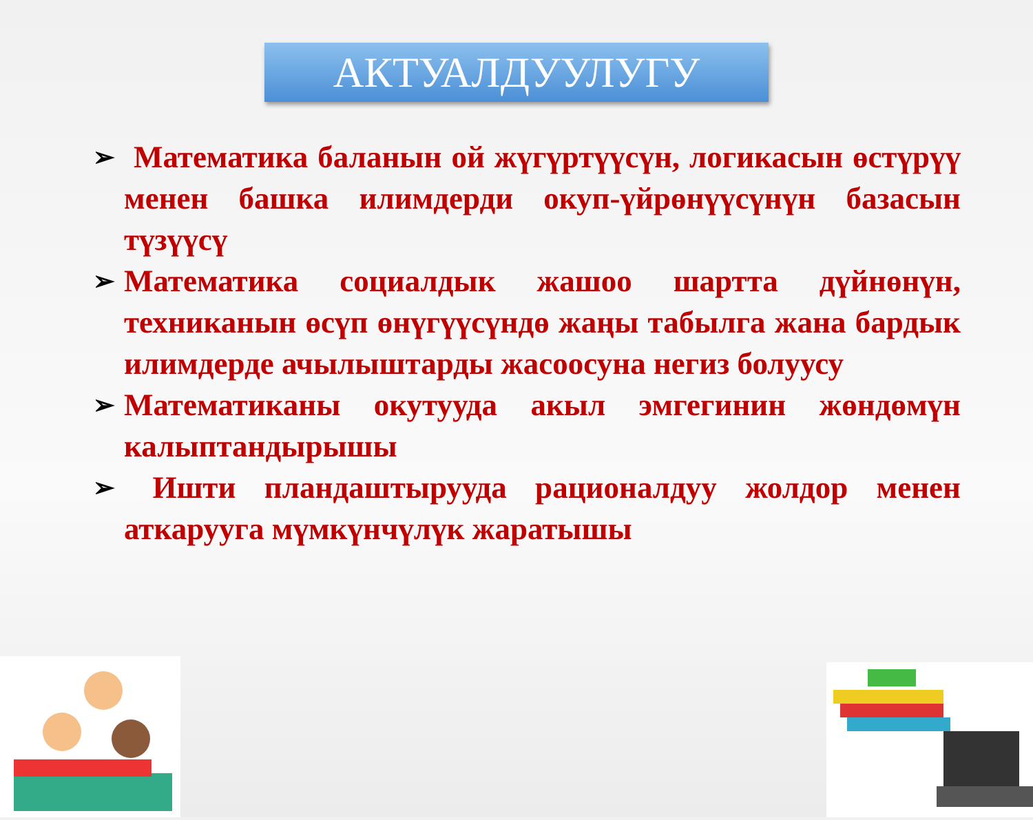АКТУАЛДУУЛУГУ
➢ Математика баланын ой жүгүртүүсүн, логикасын өстүрүү менен башка илимдерди окуп-үйрөнүүсүнүн базасын түзүүсү
➢ Математика социалдык жашоо шартта дүйнөнүн, техниканын өсүп өнүгүүсүндө жаңы табылга жана бардык илимдерде ачылыштарды жасоосуна негиз болуусу
➢ Математиканы окутууда акыл эмгегинин жөндөмүн калыптандырышы
➢ Ишти пландаштырууда рационалдуу жолдор менен аткарууга мүмкүнчүлүк жаратышы